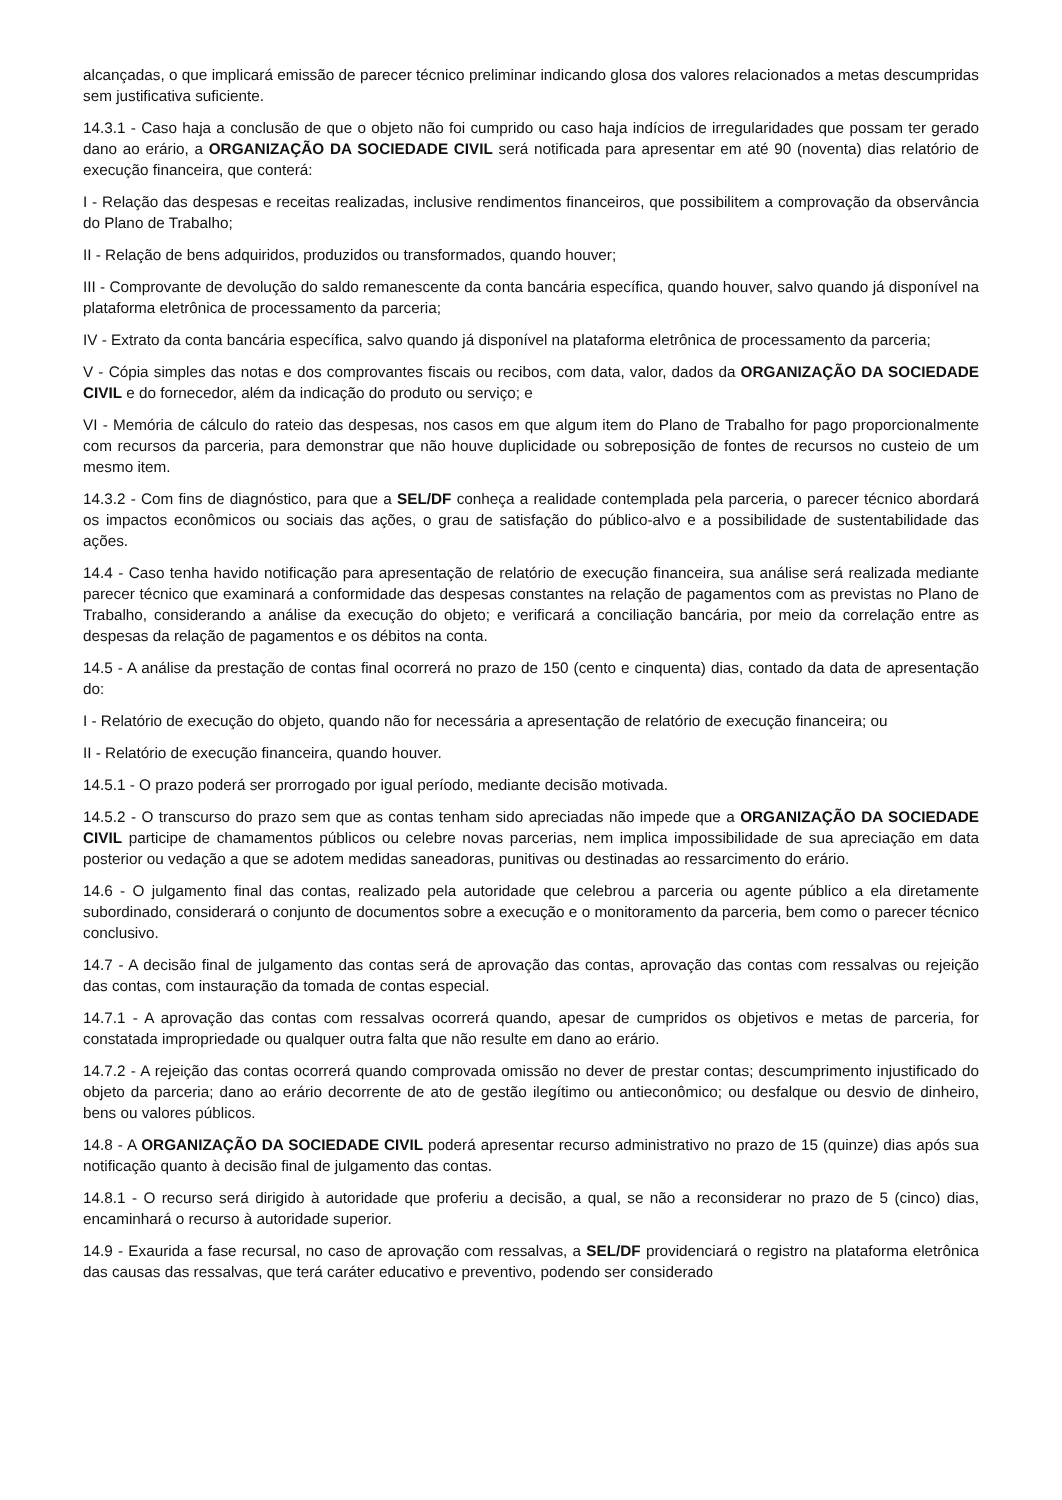alcançadas, o que implicará emissão de parecer técnico preliminar indicando glosa dos valores relacionados a metas descumpridas sem justificativa suficiente.
14.3.1 - Caso haja a conclusão de que o objeto não foi cumprido ou caso haja indícios de irregularidades que possam ter gerado dano ao erário, a ORGANIZAÇÃO DA SOCIEDADE CIVIL será notificada para apresentar em até 90 (noventa) dias relatório de execução financeira, que conterá:
I - Relação das despesas e receitas realizadas, inclusive rendimentos financeiros, que possibilitem a comprovação da observância do Plano de Trabalho;
II - Relação de bens adquiridos, produzidos ou transformados, quando houver;
III - Comprovante de devolução do saldo remanescente da conta bancária específica, quando houver, salvo quando já disponível na plataforma eletrônica de processamento da parceria;
IV - Extrato da conta bancária específica, salvo quando já disponível na plataforma eletrônica de processamento da parceria;
V - Cópia simples das notas e dos comprovantes fiscais ou recibos, com data, valor, dados da ORGANIZAÇÃO DA SOCIEDADE CIVIL e do fornecedor, além da indicação do produto ou serviço; e
VI - Memória de cálculo do rateio das despesas, nos casos em que algum item do Plano de Trabalho for pago proporcionalmente com recursos da parceria, para demonstrar que não houve duplicidade ou sobreposição de fontes de recursos no custeio de um mesmo item.
14.3.2 - Com fins de diagnóstico, para que a SEL/DF conheça a realidade contemplada pela parceria, o parecer técnico abordará os impactos econômicos ou sociais das ações, o grau de satisfação do público-alvo e a possibilidade de sustentabilidade das ações.
14.4 - Caso tenha havido notificação para apresentação de relatório de execução financeira, sua análise será realizada mediante parecer técnico que examinará a conformidade das despesas constantes na relação de pagamentos com as previstas no Plano de Trabalho, considerando a análise da execução do objeto; e verificará a conciliação bancária, por meio da correlação entre as despesas da relação de pagamentos e os débitos na conta.
14.5 - A análise da prestação de contas final ocorrerá no prazo de 150 (cento e cinquenta) dias, contado da data de apresentação do:
I - Relatório de execução do objeto, quando não for necessária a apresentação de relatório de execução financeira; ou
II - Relatório de execução financeira, quando houver.
14.5.1 - O prazo poderá ser prorrogado por igual período, mediante decisão motivada.
14.5.2 - O transcurso do prazo sem que as contas tenham sido apreciadas não impede que a ORGANIZAÇÃO DA SOCIEDADE CIVIL participe de chamamentos públicos ou celebre novas parcerias, nem implica impossibilidade de sua apreciação em data posterior ou vedação a que se adotem medidas saneadoras, punitivas ou destinadas ao ressarcimento do erário.
14.6 - O julgamento final das contas, realizado pela autoridade que celebrou a parceria ou agente público a ela diretamente subordinado, considerará o conjunto de documentos sobre a execução e o monitoramento da parceria, bem como o parecer técnico conclusivo.
14.7 - A decisão final de julgamento das contas será de aprovação das contas, aprovação das contas com ressalvas ou rejeição das contas, com instauração da tomada de contas especial.
14.7.1 - A aprovação das contas com ressalvas ocorrerá quando, apesar de cumpridos os objetivos e metas de parceria, for constatada impropriedade ou qualquer outra falta que não resulte em dano ao erário.
14.7.2 - A rejeição das contas ocorrerá quando comprovada omissão no dever de prestar contas; descumprimento injustificado do objeto da parceria; dano ao erário decorrente de ato de gestão ilegítimo ou antieconômico; ou desfalque ou desvio de dinheiro, bens ou valores públicos.
14.8 - A ORGANIZAÇÃO DA SOCIEDADE CIVIL poderá apresentar recurso administrativo no prazo de 15 (quinze) dias após sua notificação quanto à decisão final de julgamento das contas.
14.8.1 - O recurso será dirigido à autoridade que proferiu a decisão, a qual, se não a reconsiderar no prazo de 5 (cinco) dias, encaminhará o recurso à autoridade superior.
14.9 - Exaurida a fase recursal, no caso de aprovação com ressalvas, a SEL/DF providenciará o registro na plataforma eletrônica das causas das ressalvas, que terá caráter educativo e preventivo, podendo ser considerado